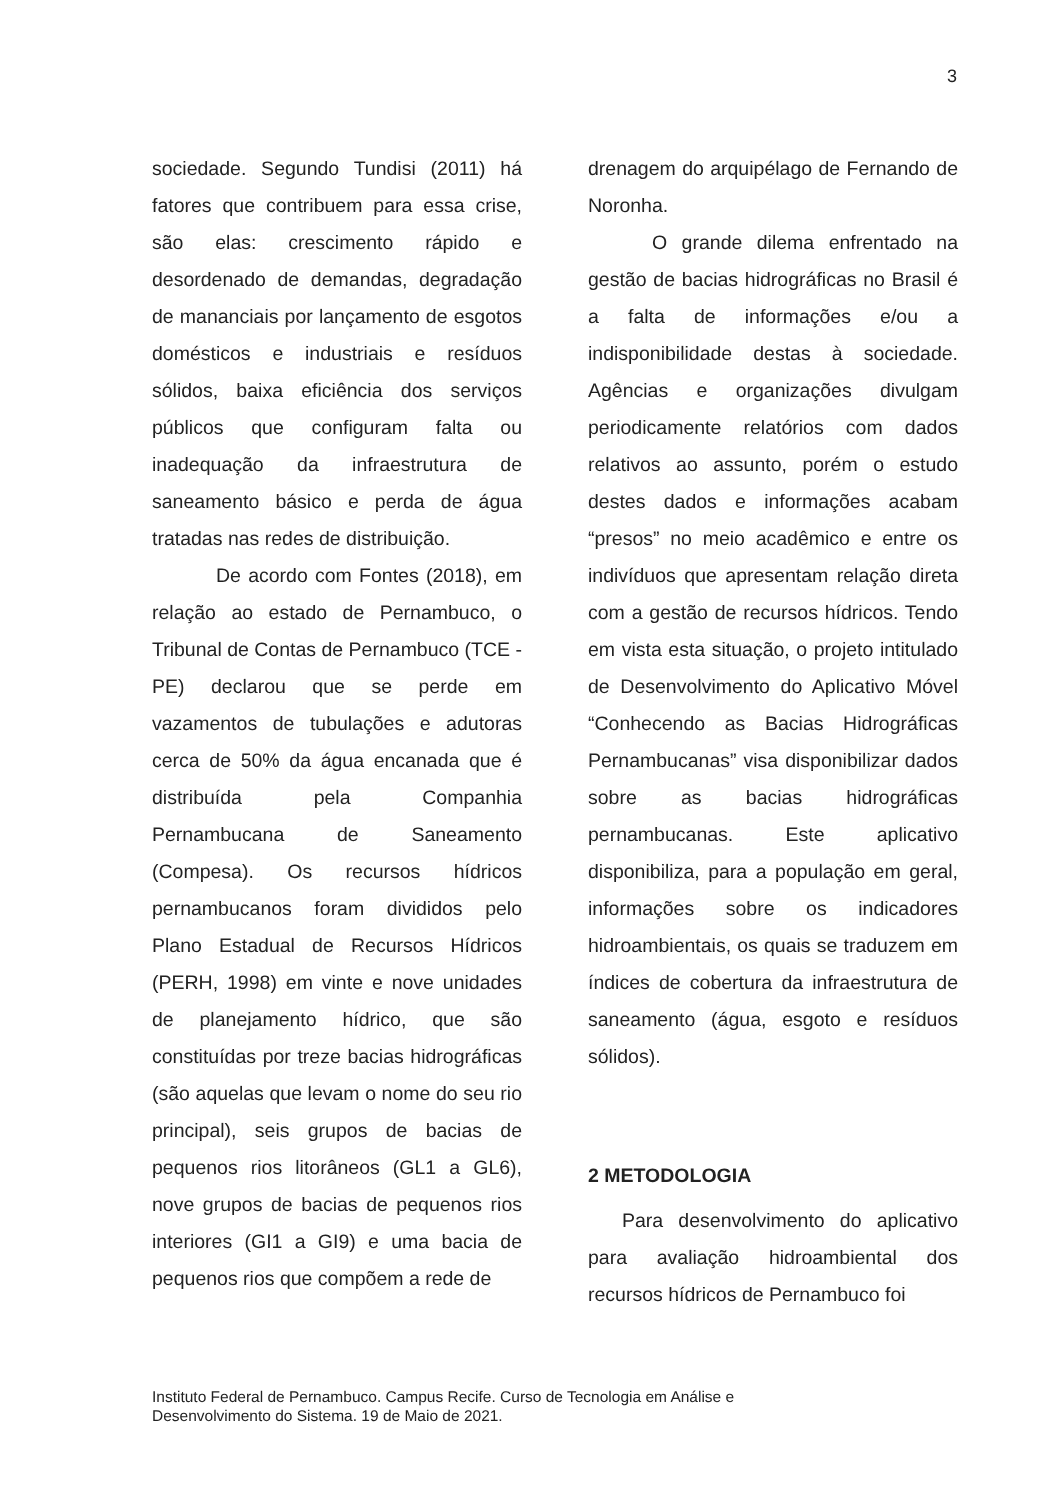3
sociedade. Segundo Tundisi (2011) há fatores que contribuem para essa crise, são elas: crescimento rápido e desordenado de demandas, degradação de mananciais por lançamento de esgotos domésticos e industriais e resíduos sólidos, baixa eficiência dos serviços públicos que configuram falta ou inadequação da infraestrutura de saneamento básico e perda de água tratadas nas redes de distribuição.
De acordo com Fontes (2018), em relação ao estado de Pernambuco, o Tribunal de Contas de Pernambuco (TCE -PE) declarou que se perde em vazamentos de tubulações e adutoras cerca de 50% da água encanada que é distribuída pela Companhia Pernambucana de Saneamento (Compesa). Os recursos hídricos pernambucanos foram divididos pelo Plano Estadual de Recursos Hídricos (PERH, 1998) em vinte e nove unidades de planejamento hídrico, que são constituídas por treze bacias hidrográficas (são aquelas que levam o nome do seu rio principal), seis grupos de bacias de pequenos rios litorâneos (GL1 a GL6), nove grupos de bacias de pequenos rios interiores (GI1 a GI9) e uma bacia de pequenos rios que compõem a rede de
drenagem do arquipélago de Fernando de Noronha.
O grande dilema enfrentado na gestão de bacias hidrográficas no Brasil é a falta de informações e/ou a indisponibilidade destas à sociedade. Agências e organizações divulgam periodicamente relatórios com dados relativos ao assunto, porém o estudo destes dados e informações acabam “presos” no meio acadêmico e entre os indivíduos que apresentam relação direta com a gestão de recursos hídricos. Tendo em vista esta situação, o projeto intitulado de Desenvolvimento do Aplicativo Móvel “Conhecendo as Bacias Hidrográficas Pernambucanas” visa disponibilizar dados sobre as bacias hidrográficas pernambucanas. Este aplicativo disponibiliza, para a população em geral, informações sobre os indicadores hidroambientais, os quais se traduzem em índices de cobertura da infraestrutura de saneamento (água, esgoto e resíduos sólidos).
2 METODOLOGIA
Para desenvolvimento do aplicativo para avaliação hidroambiental dos recursos hídricos de Pernambuco foi
Instituto Federal de Pernambuco. Campus Recife. Curso de Tecnologia em Análise e
Desenvolvimento do Sistema. 19 de Maio de 2021.